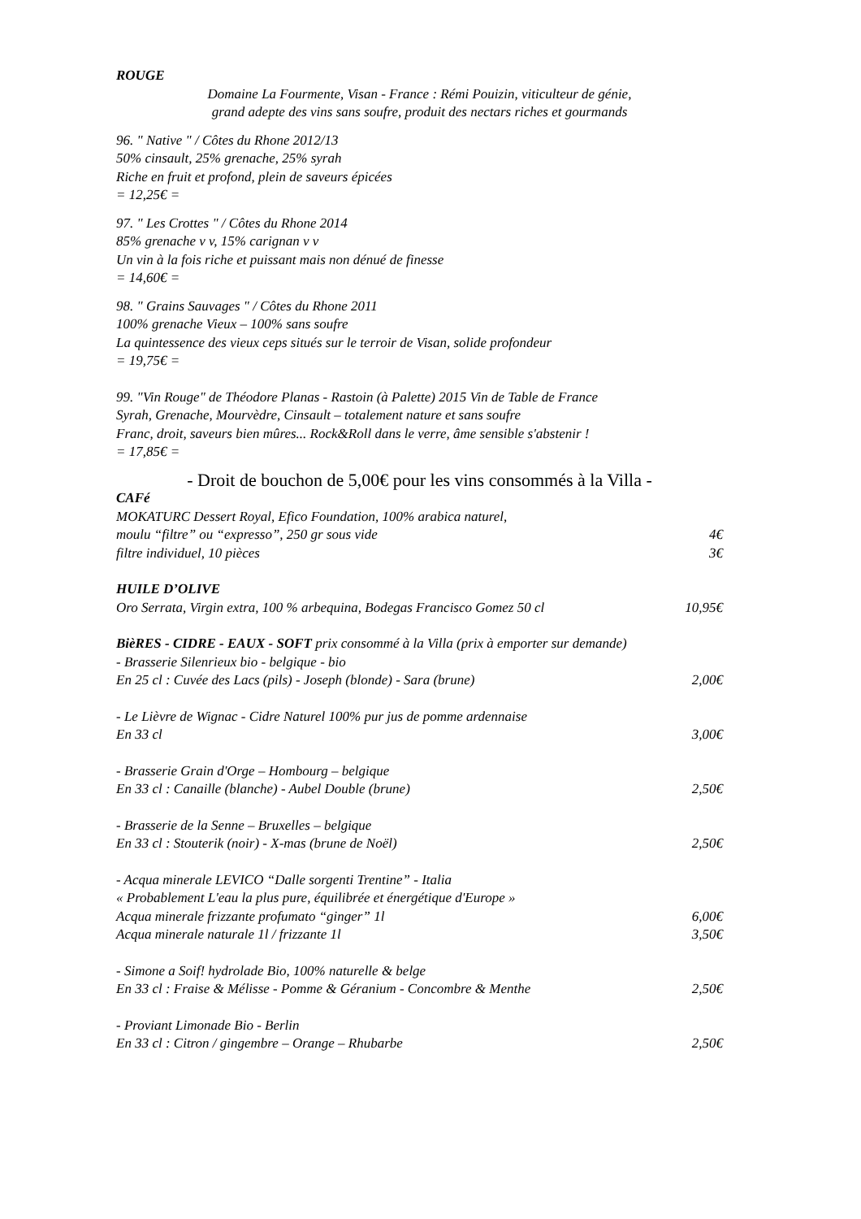ROUGE
Domaine La Fourmente, Visan - France : Rémi Pouizin, viticulteur de génie,
grand adepte des vins sans soufre, produit des nectars riches et gourmands
96. " Native " / Côtes du Rhone 2012/13
50% cinsault, 25% grenache, 25% syrah
Riche en fruit et profond, plein de saveurs épicées
= 12,25€ =
97. " Les Crottes " / Côtes du Rhone 2014
85% grenache v v, 15% carignan v v
Un vin à la fois riche et puissant mais non dénué de finesse
= 14,60€ =
98. " Grains Sauvages " / Côtes du Rhone 2011
100% grenache Vieux – 100% sans soufre
La quintessence des vieux ceps situés sur le terroir de Visan, solide profondeur
= 19,75€ =
99. "Vin Rouge" de Théodore Planas - Rastoin (à Palette) 2015 Vin de Table de France
Syrah, Grenache, Mourvèdre, Cinsault – totalement nature et sans soufre
Franc, droit, saveurs bien mûres... Rock&Roll dans le verre, âme sensible s'abstenir !
= 17,85€ =
- Droit de bouchon de 5,00€ pour les vins consommés à la Villa -
CAFé
MOKATURC Dessert Royal, Efico Foundation, 100% arabica naturel,
moulu “filtre” ou “expresso”, 250 gr sous vide 4€
filtre individuel, 10 pièces 3€
HUILE D’OLIVE
Oro Serrata, Virgin extra, 100 % arbequina, Bodegas Francisco Gomez 50 cl 10,95€
BièRES - CIDRE - EAUX - SOFT prix consommé à la Villa (prix à emporter sur demande)
- Brasserie Silenrieux bio - belgique - bio
En 25 cl : Cuvée des Lacs (pils) - Joseph (blonde) - Sara (brune) 2,00€
- Le Lièvre de Wignac - Cidre Naturel 100% pur jus de pomme ardennaise
En 33 cl 3,00€
- Brasserie Grain d'Orge – Hombourg – belgique
En 33 cl : Canaille (blanche) - Aubel Double (brune) 2,50€
- Brasserie de la Senne – Bruxelles – belgique
En 33 cl : Stouterik (noir) - X-mas (brune de Noël) 2,50€
- Acqua minerale LEVICO “Dalle sorgenti Trentine” - Italia
« Probablement L'eau la plus pure, équilibrée et énergétique d'Europe »
Acqua minerale frizzante profumato “ginger” 1l 6,00€
Acqua minerale naturale 1l / frizzante 1l 3,50€
- Simone a Soif! hydrolade Bio, 100% naturelle & belge
En 33 cl : Fraise & Mélisse - Pomme & Géranium - Concombre & Menthe 2,50€
- Proviant Limonade Bio - Berlin
En 33 cl : Citron / gingembre – Orange – Rhubarbe 2,50€